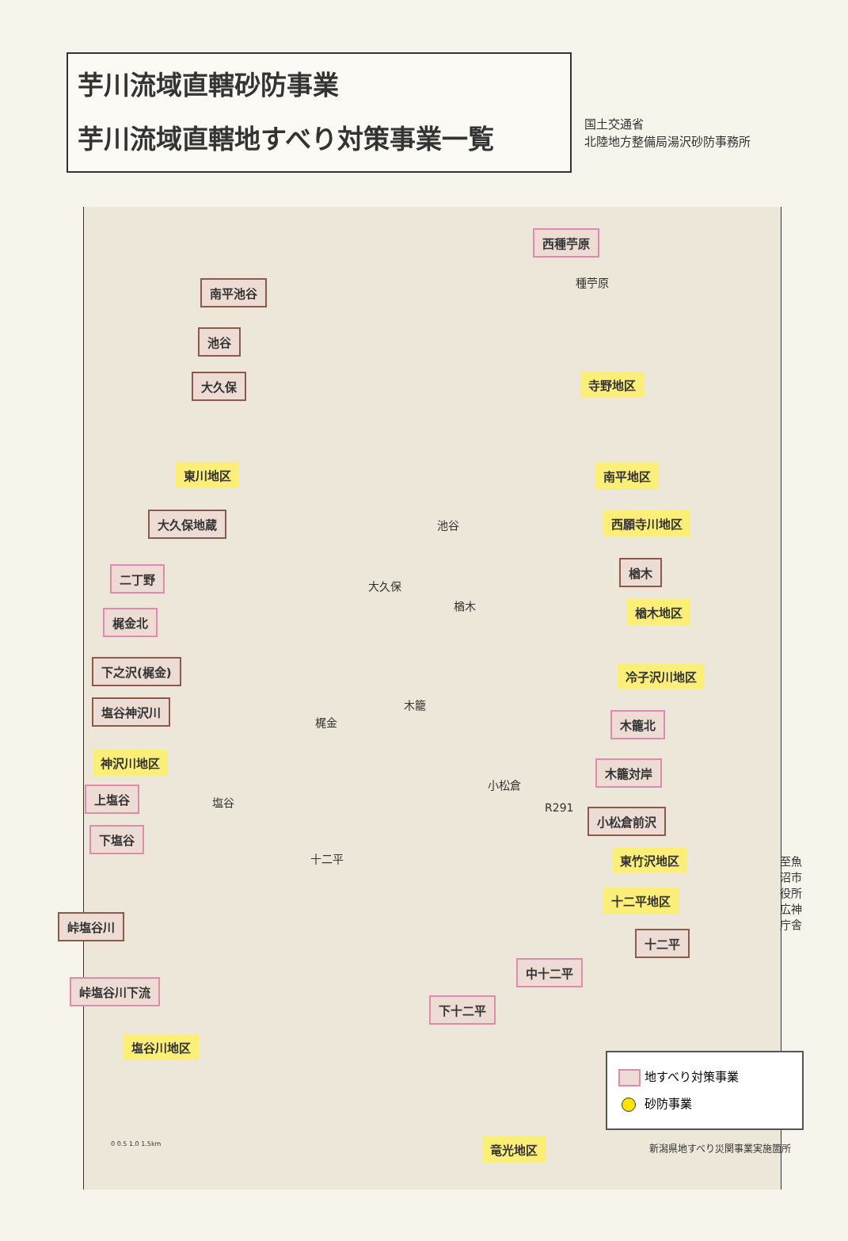芋川流域直轄砂防事業
芋川流域直轄地すべり対策事業一覧
国土交通省
北陸地方整備局湯沢砂防事務所
西種苧原
種苧原
南平池谷
池谷
大久保 寺野地区
東川地区 南平地区
大久保地蔵 池谷 西願寺川地区
二丁野
大久保
楢木
楢木 楢木地区
梶金北
下之沢(梶金) 冷子沢川地区
塩谷神沢川 木籠
梶金 木籠北
神沢川地区
木籠対岸
小松倉
上塩谷
塩谷
R291 小松倉前沢
下塩谷
十二平 東竹沢地区
至魚沼市役所 広神庁舎
十二平地区
峠塩谷川
十二平
中十二平
峠塩谷川下流
下十二平
塩谷川地区
0 0.5 1.0 1.5km 竜光地区 新潟県地すべり災関事業実施箇所
地すべり対策事業
砂防事業